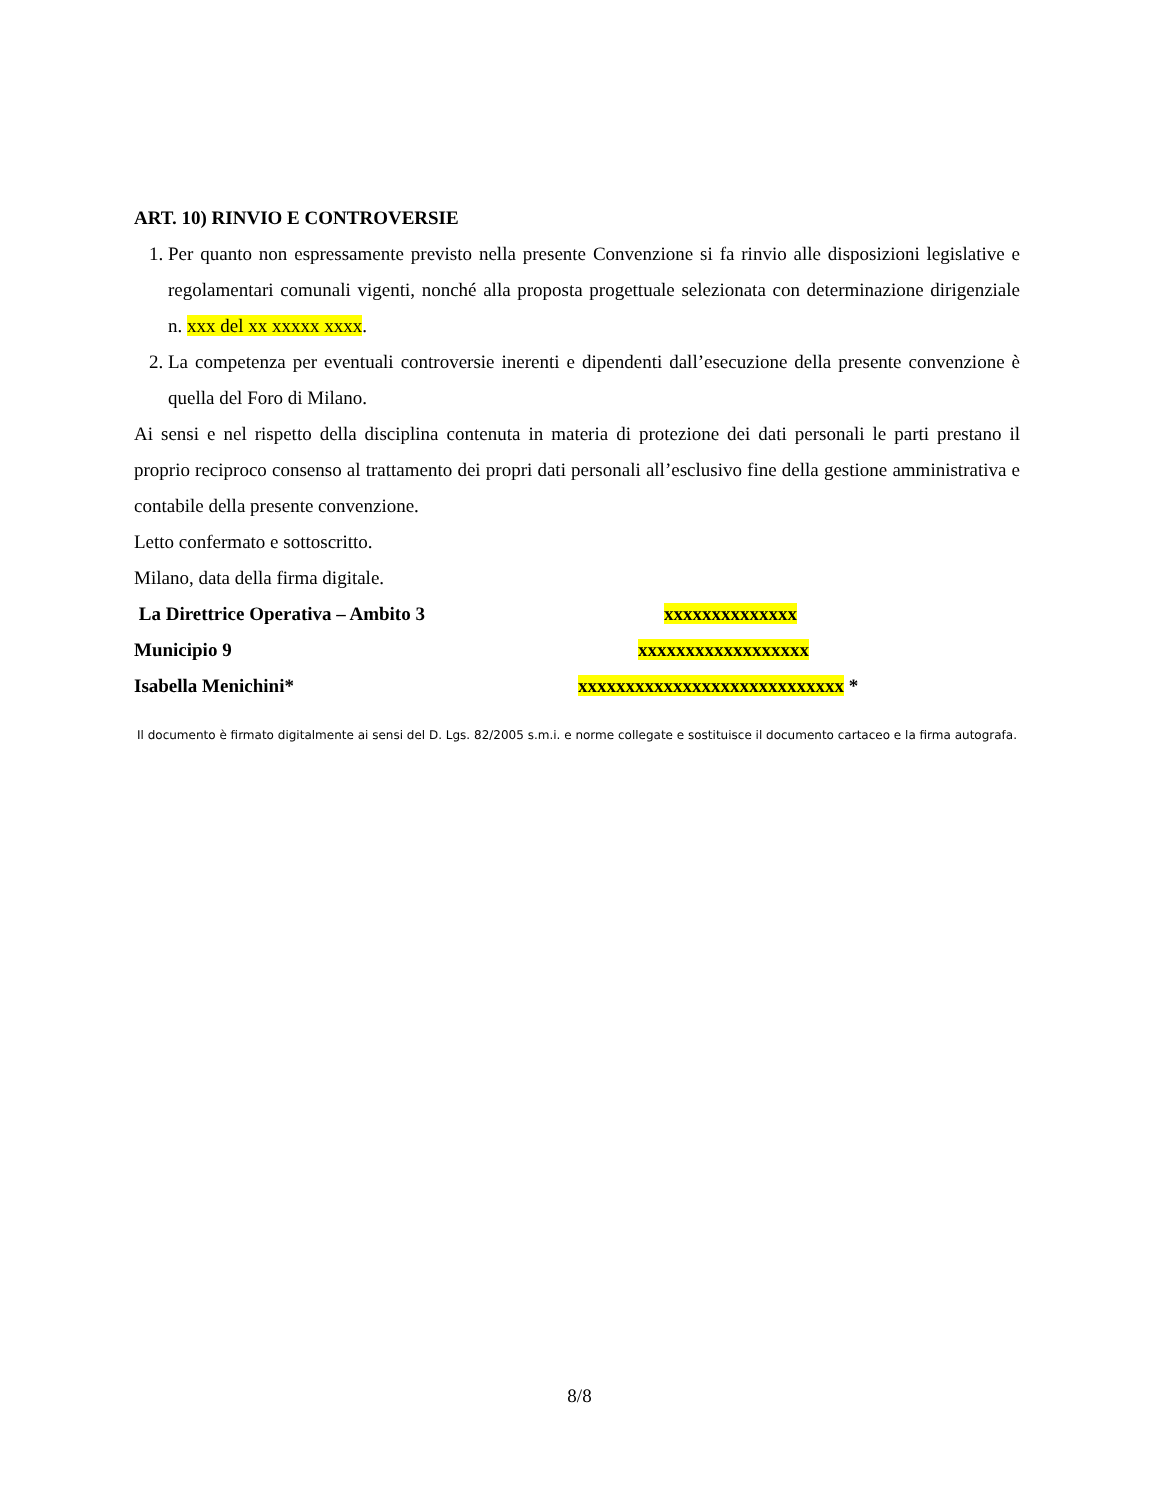ART. 10) RINVIO E CONTROVERSIE
1. Per quanto non espressamente previsto nella presente Convenzione si fa rinvio alle disposizioni legislative e regolamentari comunali vigenti, nonché alla proposta progettuale selezionata con determinazione dirigenziale n. xxx del xx xxxxx xxxx.
2. La competenza per eventuali controversie inerenti e dipendenti dall’esecuzione della presente convenzione è quella del Foro di Milano.
Ai sensi e nel rispetto della disciplina contenuta in materia di protezione dei dati personali le parti prestano il proprio reciproco consenso al trattamento dei propri dati personali all’esclusivo fine della gestione amministrativa e contabile della presente convenzione.
Letto confermato e sottoscritto.
Milano, data della firma digitale.
La Direttrice Operativa – Ambito 3 xxxxxxxxxxxxxx
Municipio 9 xxxxxxxxxxxxxxxxxx
Isabella Menichini* xxxxxxxxxxxxxxxxxxxxxxxxxxxx *
Il documento è firmato digitalmente ai sensi del D. Lgs. 82/2005 s.m.i. e norme collegate e sostituisce il documento cartaceo e la firma autografa.
8/8